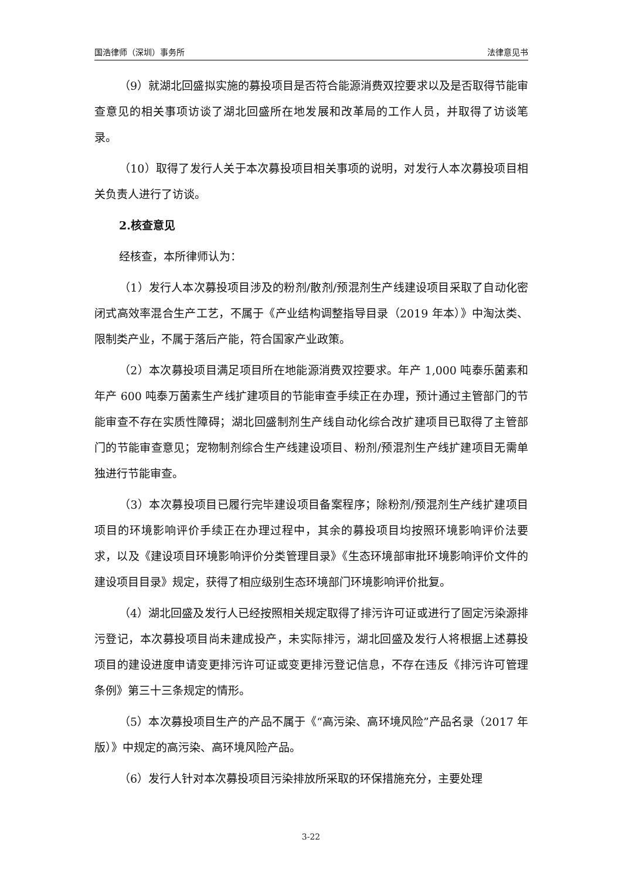国浩律师（深圳）事务所 法律意见书
（9）就湖北回盛拟实施的募投项目是否符合能源消费双控要求以及是否取得节能审查意见的相关事项访谈了湖北回盛所在地发展和改革局的工作人员，并取得了访谈笔录。
（10）取得了发行人关于本次募投项目相关事项的说明，对发行人本次募投项目相关负责人进行了访谈。
2.核查意见
经核查，本所律师认为：
（1）发行人本次募投项目涉及的粉剂/散剂/预混剂生产线建设项目采取了自动化密闭式高效率混合生产工艺，不属于《产业结构调整指导目录（2019 年本）》中淘汰类、限制类产业，不属于落后产能，符合国家产业政策。
（2）本次募投项目满足项目所在地能源消费双控要求。年产 1,000 吨泰乐菌素和年产 600 吨泰万菌素生产线扩建项目的节能审查手续正在办理，预计通过主管部门的节能审查不存在实质性障碍；湖北回盛制剂生产线自动化综合改扩建项目已取得了主管部门的节能审查意见；宠物制剂综合生产线建设项目、粉剂/预混剂生产线扩建项目无需单独进行节能审查。
（3）本次募投项目已履行完毕建设项目备案程序；除粉剂/预混剂生产线扩建项目项目的环境影响评价手续正在办理过程中，其余的募投项目均按照环境影响评价法要求，以及《建设项目环境影响评价分类管理目录》《生态环境部审批环境影响评价文件的建设项目目录》规定，获得了相应级别生态环境部门环境影响评价批复。
（4）湖北回盛及发行人已经按照相关规定取得了排污许可证或进行了固定污染源排污登记，本次募投项目尚未建成投产，未实际排污，湖北回盛及发行人将根据上述募投项目的建设进度申请变更排污许可证或变更排污登记信息，不存在违反《排污许可管理条例》第三十三条规定的情形。
（5）本次募投项目生产的产品不属于《“高污染、高环境风险”产品名录（2017 年版）》中规定的高污染、高环境风险产品。
（6）发行人针对本次募投项目污染排放所采取的环保措施充分，主要处理
3-22